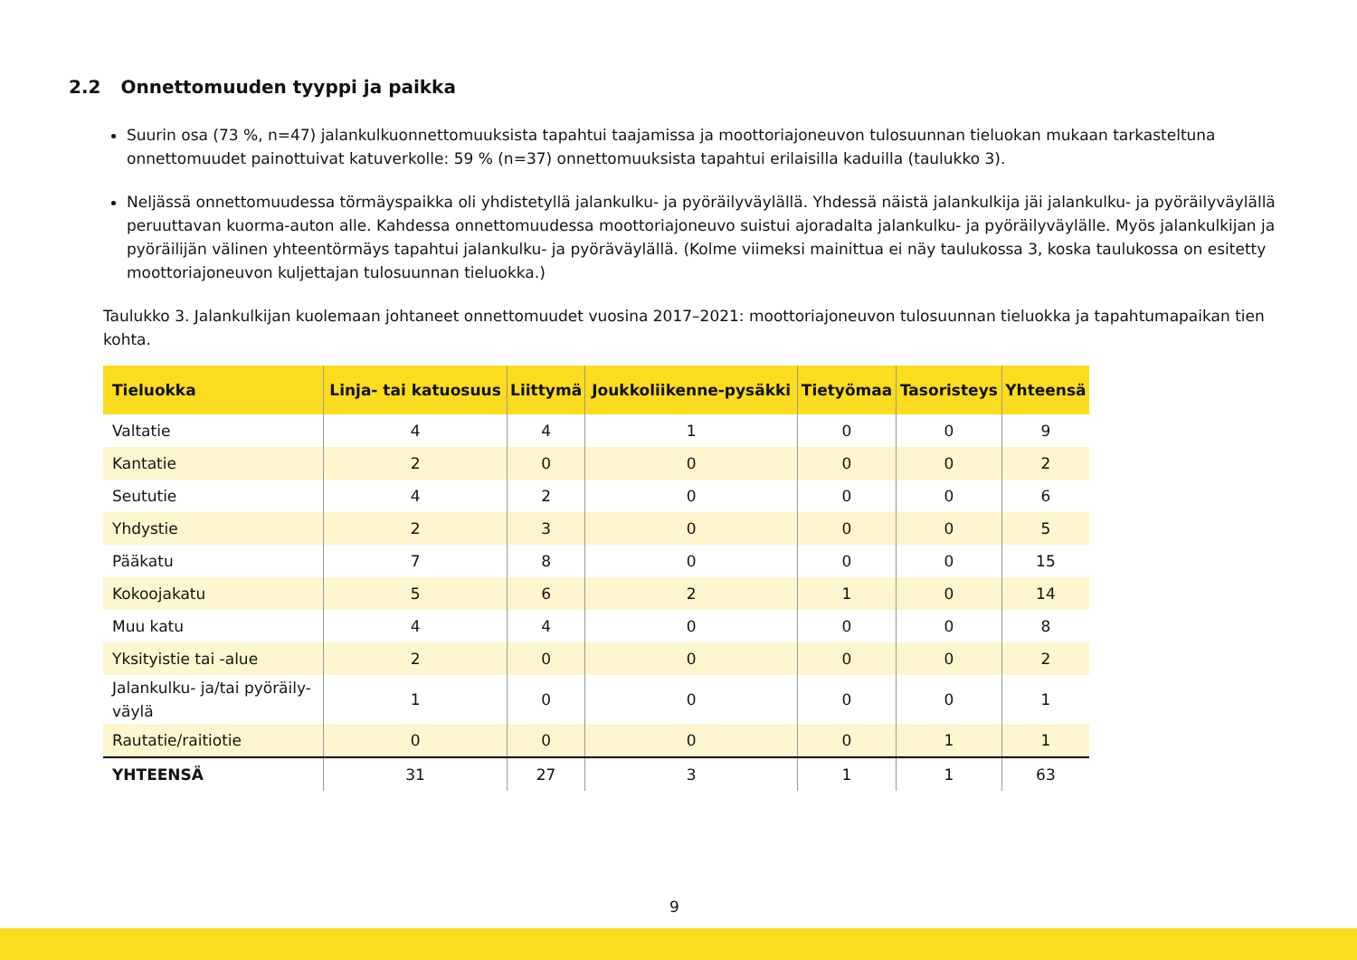2.2 Onnettomuuden tyyppi ja paikka
Suurin osa (73 %, n=47) jalankulkuonnettomuuksista tapahtui taajamissa ja moottoriajoneuvon tulosuunnan tieluokan mukaan tarkasteltuna onnettomuudet painottuivat katuverkolle: 59 % (n=37) onnettomuuksista tapahtui erilaisilla kaduilla (taulukko 3).
Neljässä onnettomuudessa törmäyspaikka oli yhdistetyllä jalankulku- ja pyöräilyväylällä. Yhdessä näistä jalankulkija jäi jalankulku- ja pyöräilyväylällä peruuttavan kuorma-auton alle. Kahdessa onnettomuudessa moottoriajoneuvo suistui ajoradalta jalankulku- ja pyöräilyväylälle. Myös jalankulkijan ja pyöräilijän välinen yhteentörmäys tapahtui jalankulku- ja pyöräväylällä. (Kolme viimeksi mainittua ei näy taulukossa 3, koska taulukossa on esitetty moottoriajoneuvon kuljettajan tulosuunnan tieluokka.)
Taulukko 3. Jalankulkijan kuolemaan johtaneet onnettomuudet vuosina 2017–2021: moottoriajoneuvon tulosuunnan tieluokka ja tapahtumapaikan tien kohta.
| Tieluokka | Linja- tai katuosuus | Liittymä | Joukkoliikenne-pysäkki | Tietyömaa | Tasoristeys | Yhteensä |
| --- | --- | --- | --- | --- | --- | --- |
| Valtatie | 4 | 4 | 1 | 0 | 0 | 9 |
| Kantatie | 2 | 0 | 0 | 0 | 0 | 2 |
| Seututie | 4 | 2 | 0 | 0 | 0 | 6 |
| Yhdystie | 2 | 3 | 0 | 0 | 0 | 5 |
| Pääkatu | 7 | 8 | 0 | 0 | 0 | 15 |
| Kokoojakatu | 5 | 6 | 2 | 1 | 0 | 14 |
| Muu katu | 4 | 4 | 0 | 0 | 0 | 8 |
| Yksityistie tai -alue | 2 | 0 | 0 | 0 | 0 | 2 |
| Jalankulku- ja/tai pyöräily- väylä | 1 | 0 | 0 | 0 | 0 | 1 |
| Rautatie/raitiotie | 0 | 0 | 0 | 0 | 1 | 1 |
| YHTEENSÄ | 31 | 27 | 3 | 1 | 1 | 63 |
9